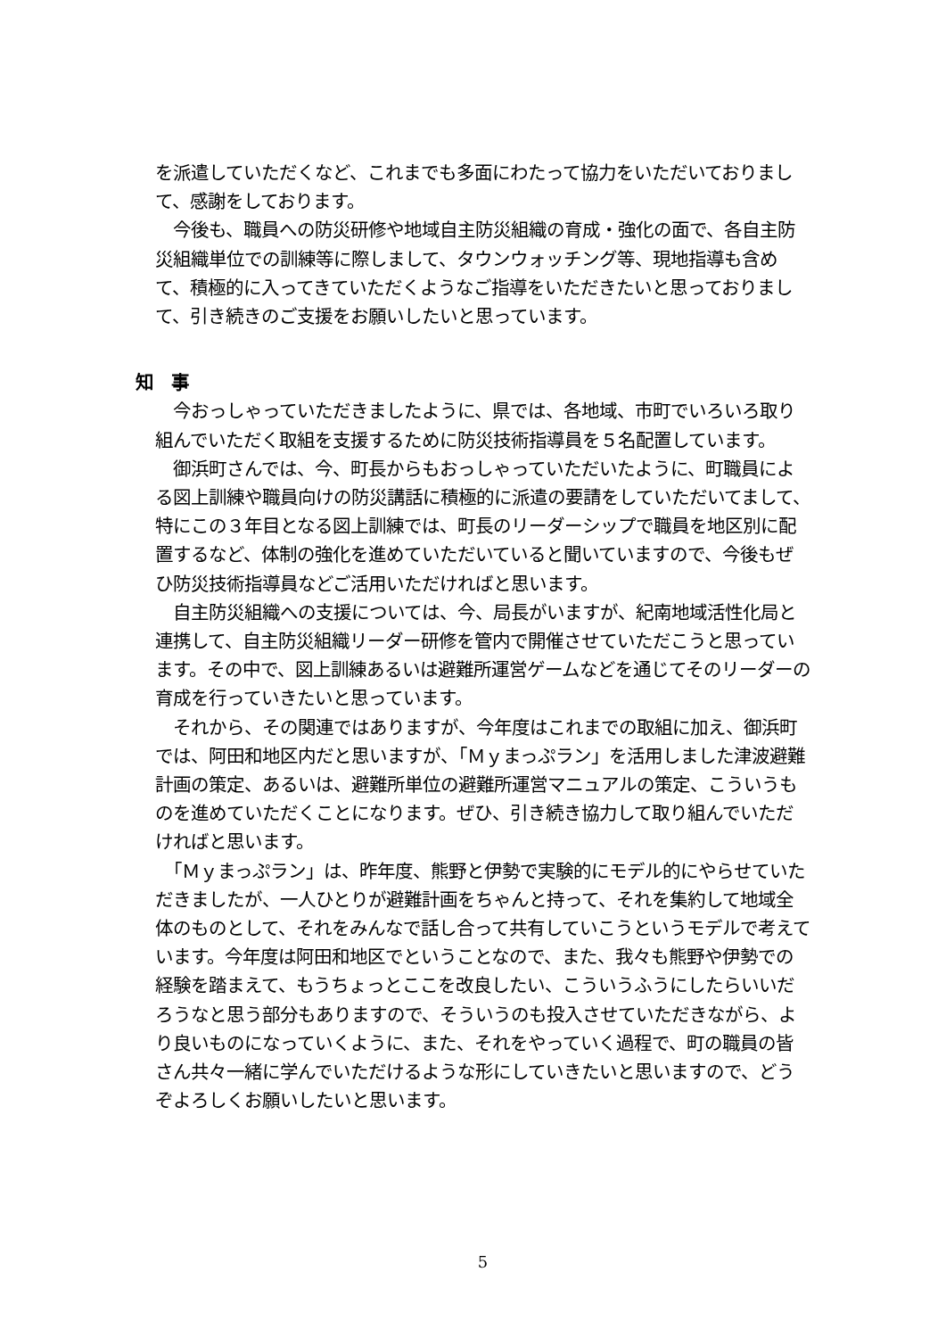を派遣していただくなど、これまでも多面にわたって協力をいただいておりまして、感謝をしております。
　今後も、職員への防災研修や地域自主防災組織の育成・強化の面で、各自主防災組織単位での訓練等に際しまして、タウンウォッチング等、現地指導も含めて、積極的に入ってきていただくようなご指導をいただきたいと思っておりまして、引き続きのご支援をお願いしたいと思っています。
知　事
　今おっしゃっていただきましたように、県では、各地域、市町でいろいろ取り組んでいただく取組を支援するために防災技術指導員を５名配置しています。
　御浜町さんでは、今、町長からもおっしゃっていただいたように、町職員による図上訓練や職員向けの防災講話に積極的に派遣の要請をしていただいてまして、特にこの３年目となる図上訓練では、町長のリーダーシップで職員を地区別に配置するなど、体制の強化を進めていただいていると聞いていますので、今後もぜひ防災技術指導員などご活用いただければと思います。
　自主防災組織への支援については、今、局長がいますが、紀南地域活性化局と連携して、自主防災組織リーダー研修を管内で開催させていただこうと思っています。その中で、図上訓練あるいは避難所運営ゲームなどを通じてそのリーダーの育成を行っていきたいと思っています。
　それから、その関連ではありますが、今年度はこれまでの取組に加え、御浜町では、阿田和地区内だと思いますが、「Ｍｙまっぷラン」を活用しました津波避難計画の策定、あるいは、避難所単位の避難所運営マニュアルの策定、こういうものを進めていただくことになります。ぜひ、引き続き協力して取り組んでいただければと思います。
　「Ｍｙまっぷラン」は、昨年度、熊野と伊勢で実験的にモデル的にやらせていただきましたが、一人ひとりが避難計画をちゃんと持って、それを集約して地域全体のものとして、それをみんなで話し合って共有していこうというモデルで考えています。今年度は阿田和地区でということなので、また、我々も熊野や伊勢での経験を踏まえて、もうちょっとここを改良したい、こういうふうにしたらいいだろうなと思う部分もありますので、そういうのも投入させていただきながら、より良いものになっていくように、また、それをやっていく過程で、町の職員の皆さん共々一緒に学んでいただけるような形にしていきたいと思いますので、どうぞよろしくお願いしたいと思います。
5